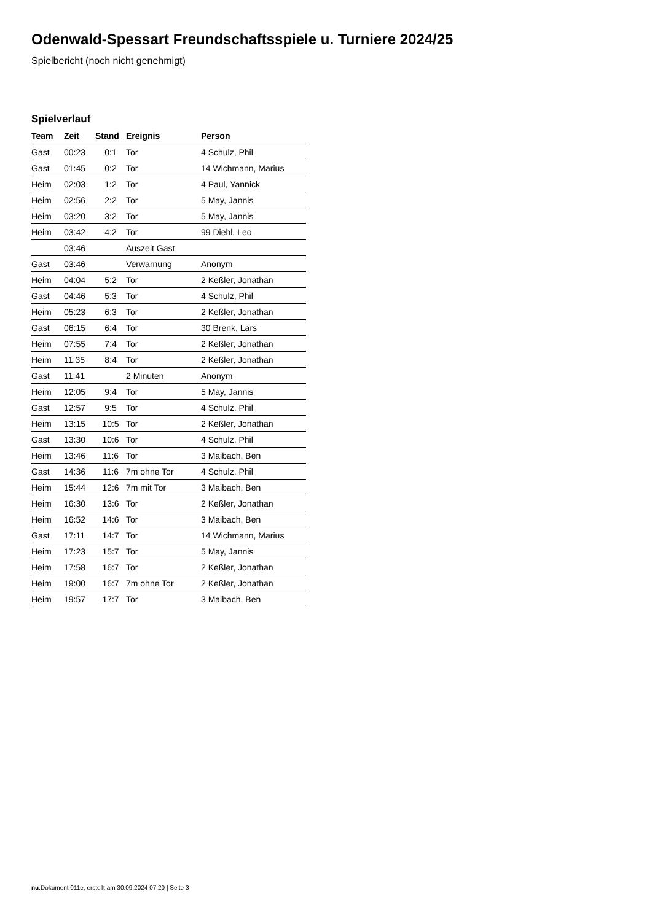Odenwald-Spessart Freundschaftsspiele u. Turniere 2024/25
Spielbericht (noch nicht genehmigt)
Spielverlauf
| Team | Zeit | Stand | Ereignis | Person |
| --- | --- | --- | --- | --- |
| Gast | 00:23 | 0:1 | Tor | 4 Schulz, Phil |
| Gast | 01:45 | 0:2 | Tor | 14 Wichmann, Marius |
| Heim | 02:03 | 1:2 | Tor | 4 Paul, Yannick |
| Heim | 02:56 | 2:2 | Tor | 5 May, Jannis |
| Heim | 03:20 | 3:2 | Tor | 5 May, Jannis |
| Heim | 03:42 | 4:2 | Tor | 99 Diehl, Leo |
| | 03:46 | | Auszeit Gast | |
| Gast | 03:46 | | Verwarnung | Anonym |
| Heim | 04:04 | 5:2 | Tor | 2 Keßler, Jonathan |
| Gast | 04:46 | 5:3 | Tor | 4 Schulz, Phil |
| Heim | 05:23 | 6:3 | Tor | 2 Keßler, Jonathan |
| Gast | 06:15 | 6:4 | Tor | 30 Brenk, Lars |
| Heim | 07:55 | 7:4 | Tor | 2 Keßler, Jonathan |
| Heim | 11:35 | 8:4 | Tor | 2 Keßler, Jonathan |
| Gast | 11:41 | | 2 Minuten | Anonym |
| Heim | 12:05 | 9:4 | Tor | 5 May, Jannis |
| Gast | 12:57 | 9:5 | Tor | 4 Schulz, Phil |
| Heim | 13:15 | 10:5 | Tor | 2 Keßler, Jonathan |
| Gast | 13:30 | 10:6 | Tor | 4 Schulz, Phil |
| Heim | 13:46 | 11:6 | Tor | 3 Maibach, Ben |
| Gast | 14:36 | 11:6 | 7m ohne Tor | 4 Schulz, Phil |
| Heim | 15:44 | 12:6 | 7m mit Tor | 3 Maibach, Ben |
| Heim | 16:30 | 13:6 | Tor | 2 Keßler, Jonathan |
| Heim | 16:52 | 14:6 | Tor | 3 Maibach, Ben |
| Gast | 17:11 | 14:7 | Tor | 14 Wichmann, Marius |
| Heim | 17:23 | 15:7 | Tor | 5 May, Jannis |
| Heim | 17:58 | 16:7 | Tor | 2 Keßler, Jonathan |
| Heim | 19:00 | 16:7 | 7m ohne Tor | 2 Keßler, Jonathan |
| Heim | 19:57 | 17:7 | Tor | 3 Maibach, Ben |
nu.Dokument 011e, erstellt am 30.09.2024 07:20 | Seite 3